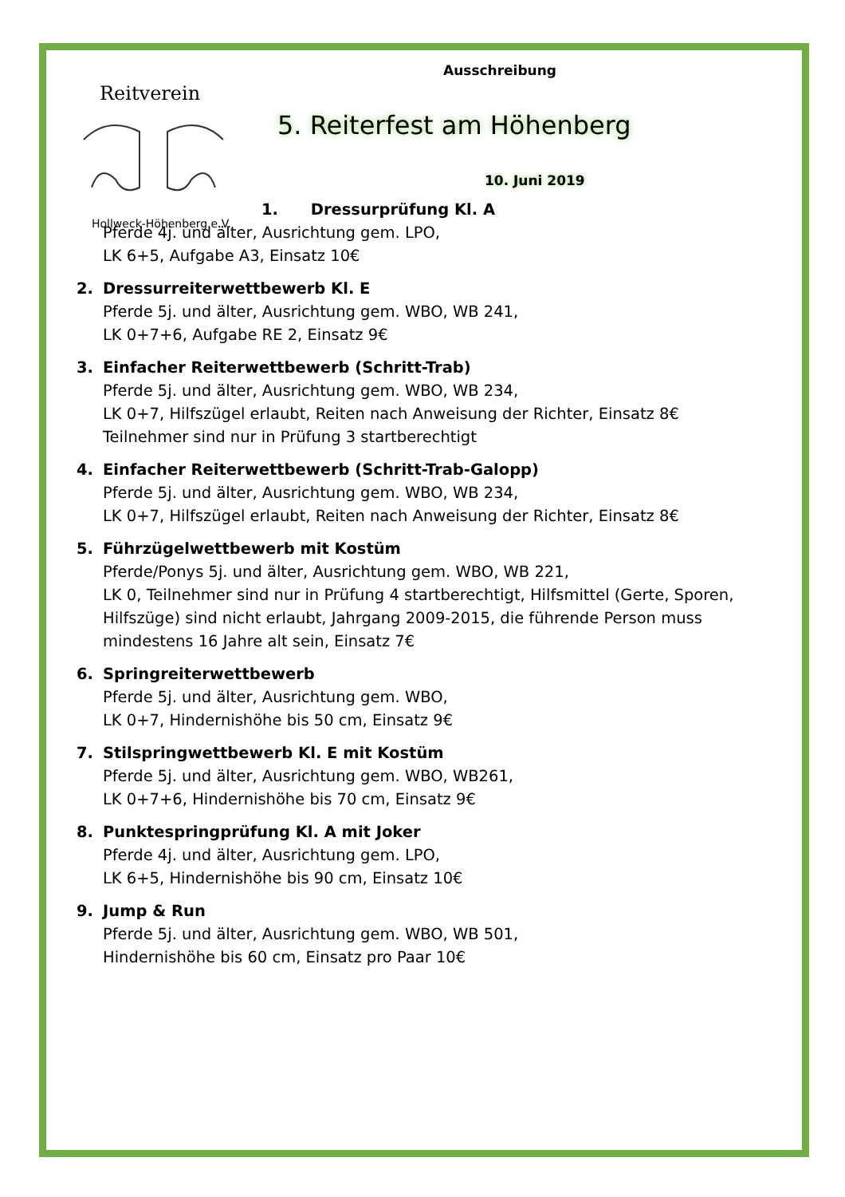Reitverein
Hollweck-Höhenberg e.V.
Ausschreibung
5. Reiterfest am Höhenberg
10. Juni 2019
1. Dressurprüfung Kl. A
Pferde 4j. und älter, Ausrichtung gem. LPO,
LK 6+5, Aufgabe A3, Einsatz 10€
2. Dressurreiterwettbewerb Kl. E
Pferde 5j. und älter, Ausrichtung gem. WBO, WB 241,
LK 0+7+6, Aufgabe RE 2, Einsatz 9€
3. Einfacher Reiterwettbewerb (Schritt-Trab)
Pferde 5j. und älter, Ausrichtung gem. WBO, WB 234,
LK 0+7, Hilfszügel erlaubt, Reiten nach Anweisung der Richter, Einsatz 8€
Teilnehmer sind nur in Prüfung 3 startberechtigt
4. Einfacher Reiterwettbewerb (Schritt-Trab-Galopp)
Pferde 5j. und älter, Ausrichtung gem. WBO, WB 234,
LK 0+7, Hilfszügel erlaubt, Reiten nach Anweisung der Richter, Einsatz 8€
5. Führzügelwettbewerb mit Kostüm
Pferde/Ponys 5j. und älter, Ausrichtung gem. WBO, WB 221,
LK 0, Teilnehmer sind nur in Prüfung 4 startberechtigt, Hilfsmittel (Gerte, Sporen, Hilfszüge) sind nicht erlaubt, Jahrgang 2009-2015, die führende Person muss mindestens 16 Jahre alt sein, Einsatz 7€
6. Springreiterwettbewerb
Pferde 5j. und älter, Ausrichtung gem. WBO,
LK 0+7, Hindernishöhe bis 50 cm, Einsatz 9€
7. Stilspringwettbewerb Kl. E mit Kostüm
Pferde 5j. und älter, Ausrichtung gem. WBO, WB261,
LK 0+7+6, Hindernishöhe bis 70 cm, Einsatz 9€
8. Punktespringprüfung Kl. A mit Joker
Pferde 4j. und älter, Ausrichtung gem. LPO,
LK 6+5, Hindernishöhe bis 90 cm, Einsatz 10€
9. Jump & Run
Pferde 5j. und älter, Ausrichtung gem. WBO, WB 501,
Hindernishöhe bis 60 cm, Einsatz pro Paar 10€